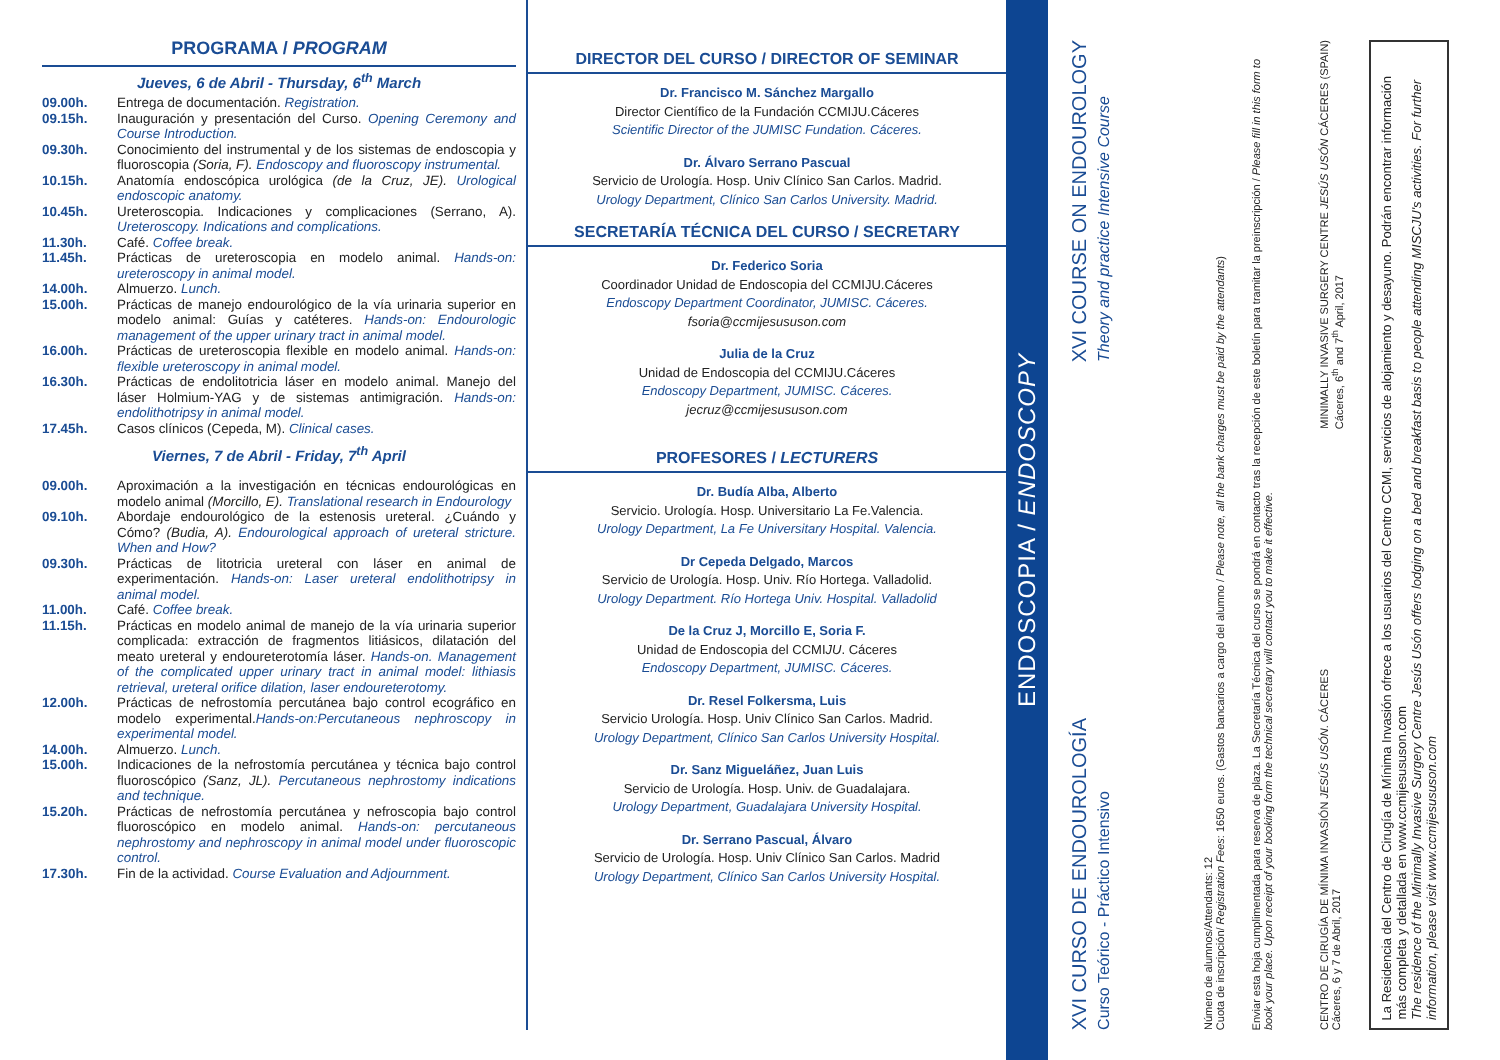PROGRAMA / PROGRAM
Jueves, 6 de Abril - Thursday, 6<sup>th</sup> March
09.00h. Entrega de documentación. Registration.
09.15h. Inauguración y presentación del Curso. Opening Ceremony and Course Introduction.
09.30h. Conocimiento del instrumental y de los sistemas de endoscopia y fluoroscopia (Soria, F). Endoscopy and fluoroscopy instrumental.
10.15h. Anatomía endoscópica urológica (de la Cruz, JE). Urological endoscopic anatomy.
10.45h. Ureteroscopia. Indicaciones y complicaciones (Serrano, A). Ureteroscopy. Indications and complications.
11.30h. Café. Coffee break.
11.45h. Prácticas de ureteroscopia en modelo animal. Hands-on: ureteroscopy in animal model.
14.00h. Almuerzo. Lunch.
15.00h. Prácticas de manejo endourológico de la vía urinaria superior en modelo animal: Guías y catéteres. Hands-on: Endourologic management of the upper urinary tract in animal model.
16.00h. Prácticas de ureteroscopia flexible en modelo animal. Hands-on: flexible ureteroscopy in animal model.
16.30h. Prácticas de endolitotricia láser en modelo animal. Manejo del láser Holmium-YAG y de sistemas antimigración. Hands-on: endolithotripsy in animal model.
17.45h. Casos clínicos (Cepeda, M). Clinical cases.
Viernes, 7 de Abril - Friday, 7<sup>th</sup> April
09.00h. Aproximación a la investigación en técnicas endourológicas en modelo animal (Morcillo, E). Translational research in Endourology
09.10h. Abordaje endourológico de la estenosis ureteral. ¿Cuándo y Cómo? (Budia, A). Endourological approach of ureteral stricture. When and How?
09.30h. Prácticas de litotricia ureteral con láser en animal de experimentación. Hands-on: Laser ureteral endolithotripsy in animal model.
11.00h. Café. Coffee break.
11.15h. Prácticas en modelo animal de manejo de la vía urinaria superior complicada: extracción de fragmentos litiásicos, dilatación del meato ureteral y endoureterotomía láser. Hands-on. Management of the complicated upper urinary tract in animal model: lithiasis retrieval, ureteral orifice dilation, laser endoureterotomy.
12.00h. Prácticas de nefrostomía percutánea bajo control ecográfico en modelo experimental.Hands-on:Percutaneous nephroscopy in experimental model.
14.00h. Almuerzo. Lunch.
15.00h. Indicaciones de la nefrostomía percutánea y técnica bajo control fluoroscópico (Sanz, JL). Percutaneous nephrostomy indications and technique.
15.20h. Prácticas de nefrostomía percutánea y nefroscopia bajo control fluoroscópico en modelo animal. Hands-on: percutaneous nephrostomy and nephroscopy in animal model under fluoroscopic control.
17.30h. Fin de la actividad. Course Evaluation and Adjournment.
DIRECTOR DEL CURSO / DIRECTOR OF SEMINAR
Dr. Francisco M. Sánchez Margallo
Director Científico de la Fundación CCMIJU.Cáceres
Scientific Director of the JUMISC Fundation. Cáceres.
Dr. Álvaro Serrano Pascual
Servicio de Urología. Hosp. Univ Clínico San Carlos. Madrid.
Urology Department, Clínico San Carlos University. Madrid.
SECRETARÍA TÉCNICA DEL CURSO / SECRETARY
Dr. Federico Soria
Coordinador Unidad de Endoscopia del CCMIJU.Cáceres
Endoscopy Department Coordinator, JUMISC. Cáceres.
fsoria@ccmijesususon.com
Julia de la Cruz
Unidad de Endoscopia del CCMIJU.Cáceres
Endoscopy Department, JUMISC. Cáceres.
jecruz@ccmijesususon.com
PROFESORES / LECTURERS
Dr. Budía Alba, Alberto
Servicio. Urología. Hosp. Universitario La Fe.Valencia.
Urology Department, La Fe Universitary Hospital. Valencia.
Dr Cepeda Delgado, Marcos
Servicio de Urología. Hosp. Univ. Río Hortega. Valladolid.
Urology Department. Río Hortega Univ. Hospital. Valladolid
De la Cruz J, Morcillo E, Soria F.
Unidad de Endoscopia del CCMIJU. Cáceres
Endoscopy Department, JUMISC. Cáceres.
Dr. Resel Folkersma, Luis
Servicio Urología. Hosp. Univ Clínico San Carlos. Madrid.
Urology Department, Clínico San Carlos University Hospital.
Dr. Sanz Migueláñez, Juan Luis
Servicio de Urología. Hosp. Univ. de Guadalajara.
Urology Department, Guadalajara University Hospital.
Dr. Serrano Pascual, Álvaro
Servicio de Urología. Hosp. Univ Clínico San Carlos. Madrid
Urology Department, Clínico San Carlos University Hospital.
ENDOSCOPIA / ENDOSCOPY
XVI CURSO DE ENDOUROLOGÍA
Curso Teórico - Práctico Intensivo
XVI COURSE ON ENDOUROLOGY
Theory and practice Intensive Course
Número de alumnos/Attendants: 12
Cuota de inscripción/ Registration Fees: 1650 euros. (Gastos bancarios a cargo del alumno / Please note, all the bank charges must be paid by the attendants)
Enviar esta hoja cumplimentada para reserva de plaza. La Secretaría Técnica del curso se pondrá en contacto tras la recepción de este boletín para tramitar la preinscripción / Please fill in this form to book your place. Upon receipt of your booking form the technical secretary will contact you to make it effective.
CENTRO DE CIRUGÍA DE MÍNIMA INVASIÓN JESÚS USÓN. CÁCERES
Cáceres, 6 y 7 de Abril, 2017
MINIMALLY INVASIVE SURGERY CENTRE JESÚS USÓN CÁCERES (SPAIN)
Cáceres, 6<sup>th</sup> and 7<sup>th</sup> April, 2017
La Residencia del Centro de Cirugía de Mínima Invasión ofrece a los usuarios del Centro CCMI, servicios de alojamiento y desayuno. Podrán encontrar información más completa y detallada en www.ccmijesususon.com
The residence of the Minimally Invasive Surgery Centre Jesús Usón offers lodging on a bed and breakfast basis to people attending MISCJU's activities. For further information, please visit www.ccmijesususon.com